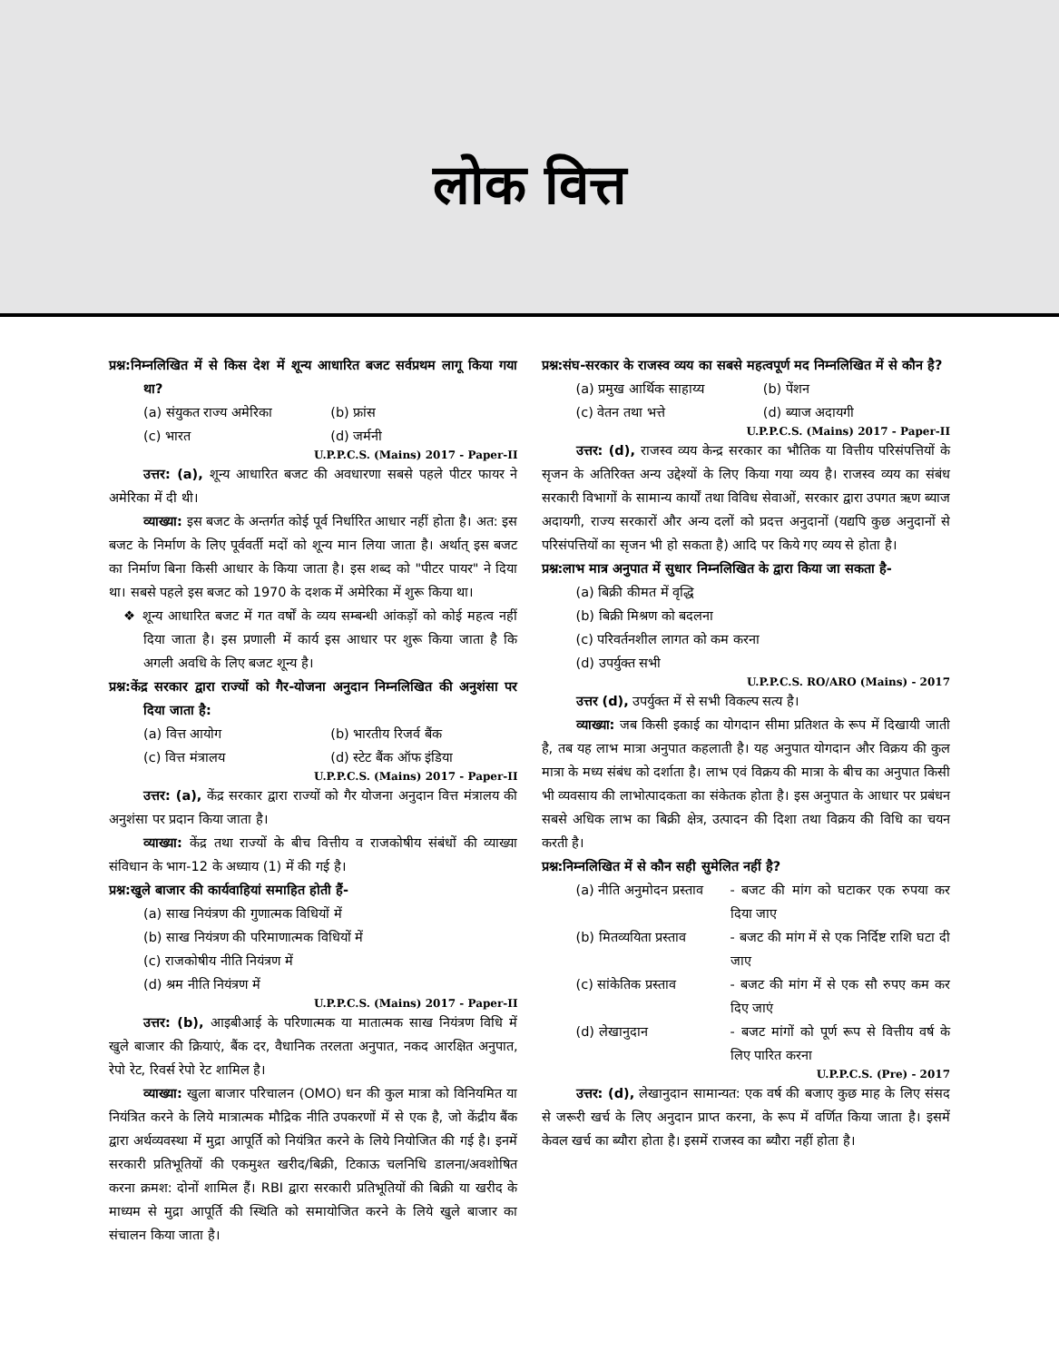लोक वित्त
प्रश्न:निम्नलिखित में से किस देश में शून्य आधारित बजट सर्वप्रथम लागू किया गया था?
(a) संयुकत राज्य अमेरिका (b) फ्रांस (c) भारत (d) जर्मनी
U.P.P.C.S. (Mains) 2017 - Paper-II
उत्तर: (a), शून्य आधारित बजट की अवधारणा सबसे पहले पीटर फायर ने अमेरिका में दी थी।
व्याख्या: इस बजट के अन्तर्गत कोई पूर्व निर्धारित आधार नहीं होता है। अत: इस बजट के निर्माण के लिए पूर्ववर्ती मदों को शून्य मान लिया जाता है। अर्थात् इस बजट का निर्माण बिना किसी आधार के किया जाता है। इस शब्द को "पीटर पायर" ने दिया था। सबसे पहले इस बजट को 1970 के दशक में अमेरिका में शुरू किया था।
❖ शून्य आधारित बजट में गत वर्षों के व्यय सम्बन्धी आंकड़ों को कोई महत्व नहीं दिया जाता है। इस प्रणाली में कार्य इस आधार पर शुरू किया जाता है कि अगली अवधि के लिए बजट शून्य है।
प्रश्न:केंद्र सरकार द्वारा राज्यों को गैर-योजना अनुदान निम्नलिखित की अनुशंसा पर दिया जाता है:
(a) वित्त आयोग (b) भारतीय रिजर्व बैंक (c) वित्त मंत्रालय (d) स्टेट बैंक ऑफ इंडिया
U.P.P.C.S. (Mains) 2017 - Paper-II
उत्तर: (a), केंद्र सरकार द्वारा राज्यों को गैर योजना अनुदान वित्त मंत्रालय की अनुशंसा पर प्रदान किया जाता है।
व्याख्या: केंद्र तथा राज्यों के बीच वित्तीय व राजकोषीय संबंधों की व्याख्या संविधान के भाग-12 के अध्याय (1) में की गई है।
प्रश्न:खुले बाजार की कार्यवाहियां समाहित होती हैं-
(a) साख नियंत्रण की गुणात्मक विधियों में
(b) साख नियंत्रण की परिमाणात्मक विधियों में
(c) राजकोषीय नीति नियंत्रण में
(d) श्रम नीति नियंत्रण में
U.P.P.C.S. (Mains) 2017 - Paper-II
उत्तर: (b), आइबीआई के परिणात्मक या मातात्मक साख नियंत्रण विधि में खुले बाजार की क्रियाएं, बैंक दर, वैधानिक तरलता अनुपात, नकद आरक्षित अनुपात, रेपो रेट, रिवर्स रेपो रेट शामिल है।
व्याख्या: खुला बाजार परिचालन (OMO) धन की कुल मात्रा को विनियमित या नियंत्रित करने के लिये मात्रात्मक मौद्रिक नीति उपकरणों में से एक है, जो केंद्रीय बैंक द्वारा अर्थव्यवस्था में मुद्रा आपूर्ति को नियंत्रित करने के लिये नियोजित की गई है। इनमें सरकारी प्रतिभूतियों की एकमुश्त खरीद/बिक्री, टिकाऊ चलनिधि डालना/अवशोषित करना क्रमश: दोनों शामिल हैं। RBI द्वारा सरकारी प्रतिभूतियों की बिक्री या खरीद के माध्यम से मुद्रा आपूर्ति की स्थिति को समायोजित करने के लिये खुले बाजार का संचालन किया जाता है।
प्रश्न:संघ-सरकार के राजस्व व्यय का सबसे महत्वपूर्ण मद निम्नलिखित में से कौन है?
(a) प्रमुख आर्थिक साहाय्य (b) पेंशन (c) वेतन तथा भत्ते (d) ब्याज अदायगी
U.P.P.C.S. (Mains) 2017 - Paper-II
उत्तर: (d), राजस्व व्यय केन्द्र सरकार का भौतिक या वित्तीय परिसंपत्तियों के सृजन के अतिरिक्त अन्य उद्देश्यों के लिए किया गया व्यय है। राजस्व व्यय का संबंध सरकारी विभागों के सामान्य कार्यों तथा विविध सेवाओं, सरकार द्वारा उपगत ऋण ब्याज अदायगी, राज्य सरकारों और अन्य दलों को प्रदत्त अनुदानों (यद्यपि कुछ अनुदानों से परिसंपत्तियों का सृजन भी हो सकता है) आदि पर किये गए व्यय से होता है।
प्रश्न:लाभ मात्र अनुपात में सुधार निम्नलिखित के द्वारा किया जा सकता है-
(a) बिक्री कीमत में वृद्धि
(b) बिक्री मिश्रण को बदलना
(c) परिवर्तनशील लागत को कम करना
(d) उपर्युक्त सभी
U.P.P.C.S. RO/ARO (Mains) - 2017
उत्तर (d), उपर्युक्त में से सभी विकल्प सत्य है।
व्याख्या: जब किसी इकाई का योगदान सीमा प्रतिशत के रूप में दिखायी जाती है, तब यह लाभ मात्रा अनुपात कहलाती है। यह अनुपात योगदान और विक्रय की कुल मात्रा के मध्य संबंध को दर्शाता है। लाभ एवं विक्रय की मात्रा के बीच का अनुपात किसी भी व्यवसाय की लाभोत्पादकता का संकेतक होता है। इस अनुपात के आधार पर प्रबंधन सबसे अधिक लाभ का बिक्री क्षेत्र, उत्पादन की दिशा तथा विक्रय की विधि का चयन करती है।
प्रश्न:निम्नलिखित में से कौन सही सुमेलित नहीं है?
(a) नीति अनुमोदन प्रस्ताव - बजट की मांग को घटाकर एक रुपया कर दिया जाए (b) मितव्ययिता प्रस्ताव - बजट की मांग में से एक निर्दिष्ट राशि घटा दी जाए (c) सांकेतिक प्रस्ताव - बजट की मांग में से एक सौ रुपए कम कर दिए जाएं (d) लेखानुदान - बजट मांगों को पूर्ण रूप से वित्तीय वर्ष के लिए पारित करना
U.P.P.C.S. (Pre) - 2017
उत्तर: (d), लेखानुदान सामान्यत: एक वर्ष की बजाए कुछ माह के लिए संसद से जरूरी खर्च के लिए अनुदान प्राप्त करना, के रूप में वर्णित किया जाता है। इसमें केवल खर्च का ब्यौरा होता है। इसमें राजस्व का ब्यौरा नहीं होता है।